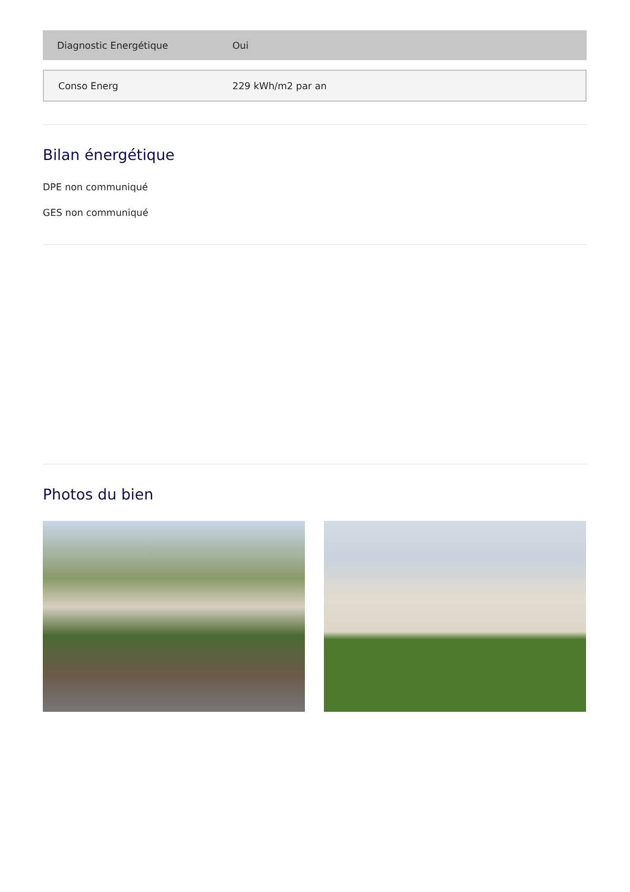| Diagnostic Energétique | Oui |
| Conso Energ | 229 kWh/m2 par an |
Bilan énergétique
DPE non communiqué
GES non communiqué
Photos du bien